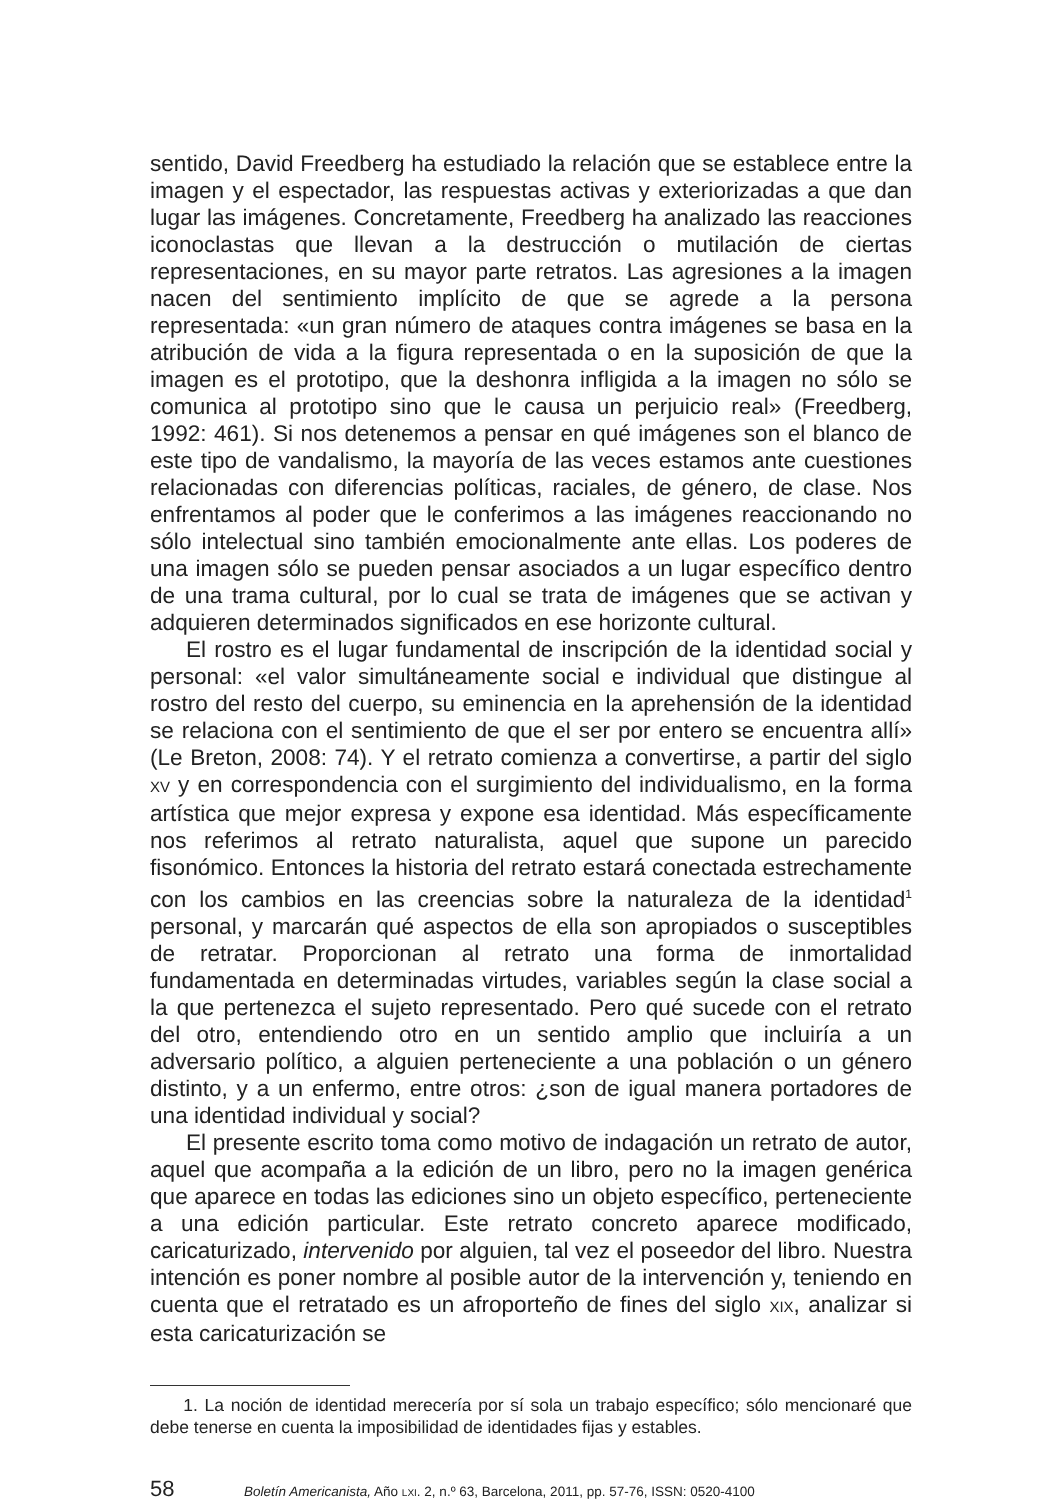sentido, David Freedberg ha estudiado la relación que se establece entre la imagen y el espectador, las respuestas activas y exteriorizadas a que dan lugar las imágenes. Concretamente, Freedberg ha analizado las reacciones iconoclastas que llevan a la destrucción o mutilación de ciertas representaciones, en su mayor parte retratos. Las agresiones a la imagen nacen del sentimiento implícito de que se agrede a la persona representada: «un gran número de ataques contra imágenes se basa en la atribución de vida a la figura representada o en la suposición de que la imagen es el prototipo, que la deshonra infligida a la imagen no sólo se comunica al prototipo sino que le causa un perjuicio real» (Freedberg, 1992: 461). Si nos detenemos a pensar en qué imágenes son el blanco de este tipo de vandalismo, la mayoría de las veces estamos ante cuestiones relacionadas con diferencias políticas, raciales, de género, de clase. Nos enfrentamos al poder que le conferimos a las imágenes reaccionando no sólo intelectual sino también emocionalmente ante ellas. Los poderes de una imagen sólo se pueden pensar asociados a un lugar específico dentro de una trama cultural, por lo cual se trata de imágenes que se activan y adquieren determinados significados en ese horizonte cultural.
El rostro es el lugar fundamental de inscripción de la identidad social y personal: «el valor simultáneamente social e individual que distingue al rostro del resto del cuerpo, su eminencia en la aprehensión de la identidad se relaciona con el sentimiento de que el ser por entero se encuentra allí» (Le Breton, 2008: 74). Y el retrato comienza a convertirse, a partir del siglo XV y en correspondencia con el surgimiento del individualismo, en la forma artística que mejor expresa y expone esa identidad. Más específicamente nos referimos al retrato naturalista, aquel que supone un parecido fisonómico. Entonces la historia del retrato estará conectada estrechamente con los cambios en las creencias sobre la naturaleza de la identidad<sup>1</sup> personal, y marcarán qué aspectos de ella son apropiados o susceptibles de retratar. Proporcionan al retrato una forma de inmortalidad fundamentada en determinadas virtudes, variables según la clase social a la que pertenezca el sujeto representado. Pero qué sucede con el retrato del otro, entendiendo otro en un sentido amplio que incluiría a un adversario político, a alguien perteneciente a una población o un género distinto, y a un enfermo, entre otros: ¿son de igual manera portadores de una identidad individual y social?
El presente escrito toma como motivo de indagación un retrato de autor, aquel que acompaña a la edición de un libro, pero no la imagen genérica que aparece en todas las ediciones sino un objeto específico, perteneciente a una edición particular. Este retrato concreto aparece modificado, caricaturizado, intervenido por alguien, tal vez el poseedor del libro. Nuestra intención es poner nombre al posible autor de la intervención y, teniendo en cuenta que el retratado es un afroporteño de fines del siglo XIX, analizar si esta caricaturización se
1. La noción de identidad merecería por sí sola un trabajo específico; sólo mencionaré que debe tenerse en cuenta la imposibilidad de identidades fijas y estables.
58 Boletín Americanista, Año LXI. 2, n.º 63, Barcelona, 2011, pp. 57-76, ISSN: 0520-4100